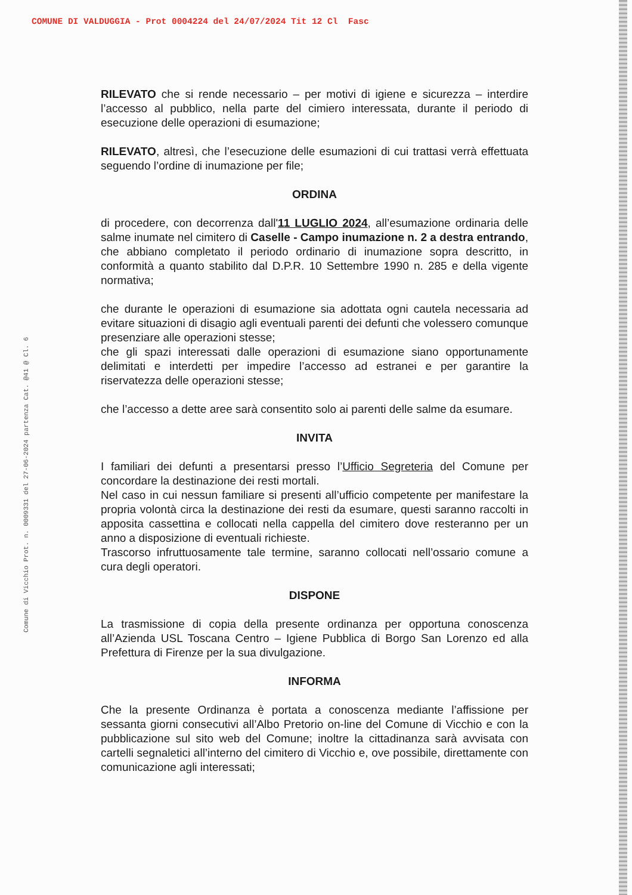COMUNE DI VALDUGGIA - Prot 0004224 del 24/07/2024 Tit 12 Cl Fasc
Comune di Vicchio Prot. n. 0009331 del 27-06-2024 partenza Cat. @41 @ Cl. 6
RILEVATO che si rende necessario – per motivi di igiene e sicurezza – interdire l’accesso al pubblico, nella parte del cimiero interessata, durante il periodo di esecuzione delle operazioni di esumazione;
RILEVATO, altresì, che l’esecuzione delle esumazioni di cui trattasi verrà effettuata seguendo l’ordine di inumazione per file;
ORDINA
di procedere, con decorrenza dall'11 LUGLIO 2024, all’esumazione ordinaria delle salme inumate nel cimitero di Caselle - Campo inumazione n. 2 a destra entrando, che abbiano completato il periodo ordinario di inumazione sopra descritto, in conformità a quanto stabilito dal D.P.R. 10 Settembre 1990 n. 285 e della vigente normativa;
che durante le operazioni di esumazione sia adottata ogni cautela necessaria ad evitare situazioni di disagio agli eventuali parenti dei defunti che volessero comunque presenziare alle operazioni stesse;
che gli spazi interessati dalle operazioni di esumazione siano opportunamente delimitati e interdetti per impedire l’accesso ad estranei e per garantire la riservatezza delle operazioni stesse;
che l’accesso a dette aree sarà consentito solo ai parenti delle salme da esumare.
INVITA
I familiari dei defunti a presentarsi presso l’Ufficio Segreteria del Comune per concordare la destinazione dei resti mortali.
Nel caso in cui nessun familiare si presenti all’ufficio competente per manifestare la propria volontà circa la destinazione dei resti da esumare, questi saranno raccolti in apposita cassettina e collocati nella cappella del cimitero dove resteranno per un anno a disposizione di eventuali richieste.
Trascorso infruttuosamente tale termine, saranno collocati nell’ossario comune a cura degli operatori.
DISPONE
La trasmissione di copia della presente ordinanza per opportuna conoscenza all’Azienda USL Toscana Centro – Igiene Pubblica di Borgo San Lorenzo ed alla Prefettura di Firenze per la sua divulgazione.
INFORMA
Che la presente Ordinanza è portata a conoscenza mediante l’affissione per sessanta giorni consecutivi all’Albo Pretorio on-line del Comune di Vicchio e con la pubblicazione sul sito web del Comune; inoltre la cittadinanza sarà avvisata con cartelli segnaletici all’interno del cimitero di Vicchio e, ove possibile, direttamente con comunicazione agli interessati;